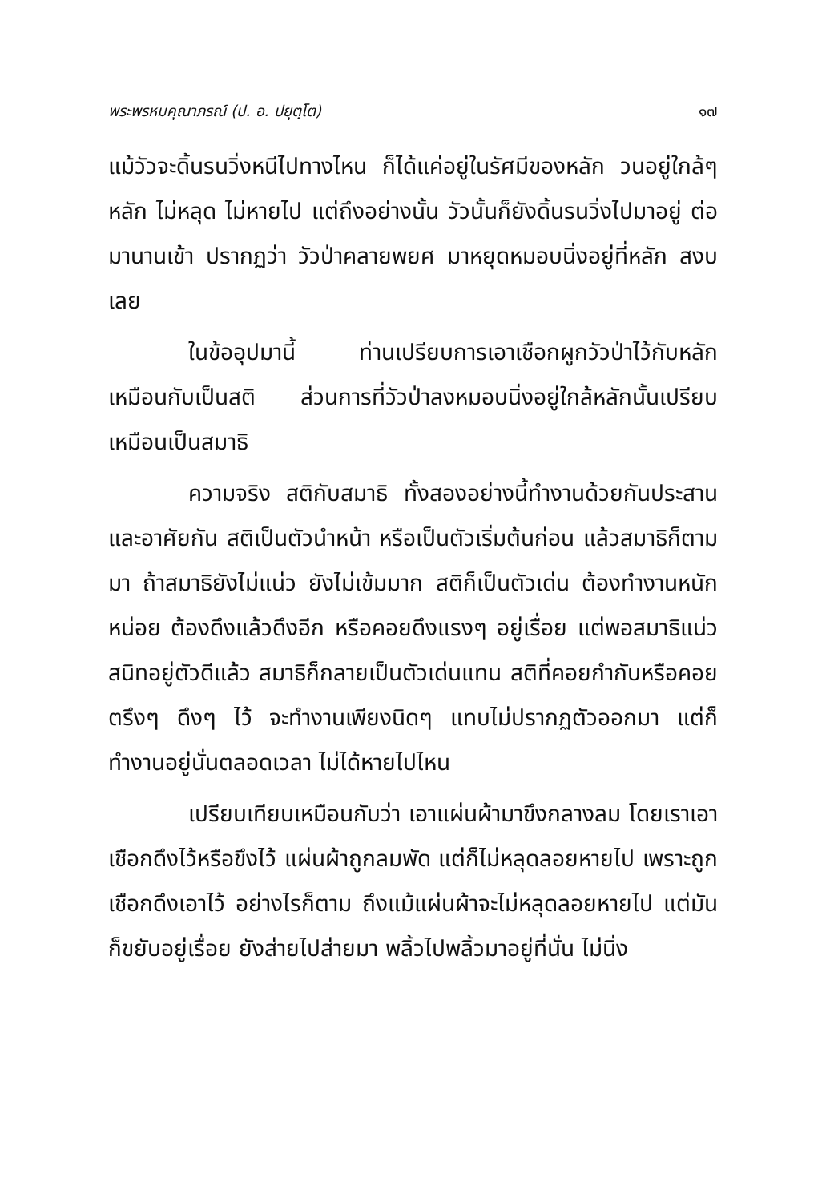พระพรหมคุณาภรณ์ (ป. อ. ปยุตฺโต) ๑๗
แม้วัวจะดิ้นรนวิ่งหนีไปทางไหน ก็ได้แค่อยู่ในรัศมีของหลัก วนอยู่ใกล้ๆ หลัก ไม่หลุด ไม่หายไป แต่ถึงอย่างนั้น วัวนั้นก็ยังดิ้นรนวิ่งไปมาอยู่ ต่อมานานเข้า ปรากฏว่า วัวป่าคลายพยศ มาหยุดหมอบนิ่งอยู่ที่หลัก สงบเลย
ในข้ออุปมานี้ ท่านเปรียบการเอาเชือกผูกวัวป่าไว้กับหลักเหมือนกับเป็นสติ ส่วนการที่วัวป่าลงหมอบนิ่งอยู่ใกล้หลักนั้นเปรียบเหมือนเป็นสมาธิ
ความจริง สติกับสมาธิ ทั้งสองอย่างนี้ทำงานด้วยกันประสานและอาศัยกัน สติเป็นตัวนำหน้า หรือเป็นตัวเริ่มต้นก่อน แล้วสมาธิก็ตามมา ถ้าสมาธิยังไม่แน่ว ยังไม่เข้มมาก สติก็เป็นตัวเด่น ต้องทำงานหนักหน่อย ต้องดึงแล้วดึงอีก หรือคอยดึงแรงๆ อยู่เรื่อย แต่พอสมาธิแน่วสนิทอยู่ตัวดีแล้ว สมาธิก็กลายเป็นตัวเด่นแทน สติที่คอยกำกับหรือคอยตรึงๆ ดึงๆ ไว้ จะทำงานเพียงนิดๆ แทบไม่ปรากฏตัวออกมา แต่ก็ทำงานอยู่นั่นตลอดเวลา ไม่ได้หายไปไหน
เปรียบเทียบเหมือนกับว่า เอาแผ่นผ้ามาขึงกลางลม โดยเราเอาเชือกดึงไว้หรือขึงไว้ แผ่นผ้าถูกลมพัด แต่ก็ไม่หลุดลอยหายไป เพราะถูกเชือกดึงเอาไว้ อย่างไรก็ตาม ถึงแม้แผ่นผ้าจะไม่หลุดลอยหายไป แต่มันก็ขยับอยู่เรื่อย ยังส่ายไปส่ายมา พลิ้วไปพลิ้วมาอยู่ที่นั่น ไม่นิ่ง